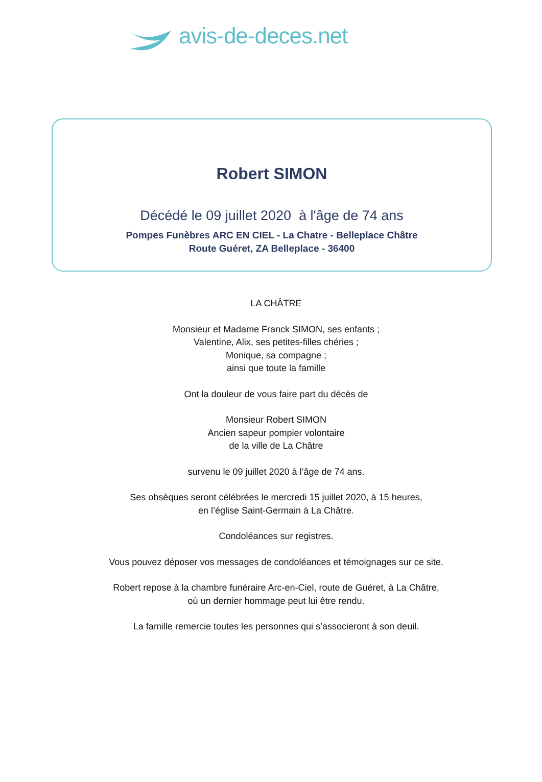avis-de-deces.net
Robert SIMON
Décédé le 09 juillet 2020 à l'âge de 74 ans
Pompes Funèbres ARC EN CIEL - La Chatre - Belleplace Châtre
Route Guéret, ZA Belleplace - 36400
LA CHÂTRE
Monsieur et Madame Franck SIMON, ses enfants ;
Valentine, Alix, ses petites-filles chéries ;
Monique, sa compagne ;
ainsi que toute la famille
Ont la douleur de vous faire part du décès de
Monsieur Robert SIMON
Ancien sapeur pompier volontaire
de la ville de La Châtre
survenu le 09 juillet 2020 à l’âge de 74 ans.
Ses obsèques seront célébrées le mercredi 15 juillet 2020, à 15 heures,
en l’église Saint-Germain à La Châtre.
Condoléances sur registres.
Vous pouvez déposer vos messages de condoléances et témoignages sur ce site.
Robert repose à la chambre funéraire Arc-en-Ciel, route de Guéret, à La Châtre,
où un dernier hommage peut lui être rendu.
La famille remercie toutes les personnes qui s’associeront à son deuil.